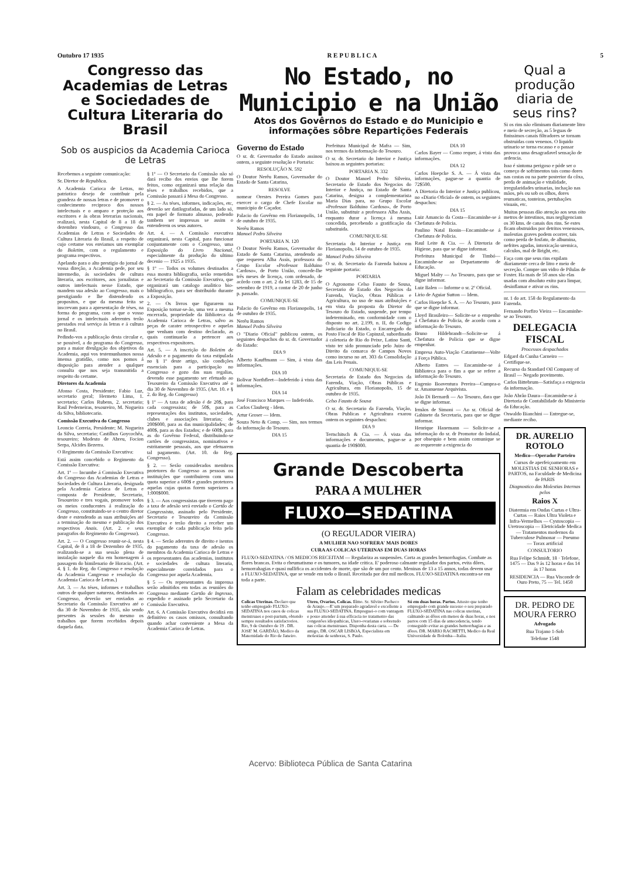Outubro 17 1935 R E P U B L I C A 5
Congresso das Academias de Letras e Sociedades de Cultura Literaria do Brasil
Sob os auspicios da Academia Carioca de Letras
Recebemos a seguinte comunicação:
Sr. Diretor de Republica.
A Academia Carioca de Letras, no patriotico desejo de contribuir pela grandeza de nossas letras e de promover o conhecimento reciproco dos nossos intelectuais e o amparo e proteção aos escritores e ás obras leterarias nacionais, realizará, nesta Capital de 8 a 18 de dezembro vindouro, o Congresso das Academias de Letras e Sociedades de Cultura Literaria do Brasil, a respeito de cujo certame vos enviamos um exemplar do Boletim, com o regulamento e programa respectivos.
Apelando para o alto prestigio do jornal de vossa direção, a Academia pede, por seu intermedio, ás sociedades de cultura literaria, aos escritores, aos jornalistas e outros intelectuais nesse Estado, que mandem sua adesão ao Congresso, mais o prestigiando e lhe distendendo os propositos, e que da mesma feita se inscrevam para a apresentação de téses, na forma do programa, com o que o vosso jornal e os intelectuais aderentes terão prestados real serviço ás letras e á cultura no Brasil.
Pedindo-vos a publicação desta circular e, se possivel, a do programa do Congresso, para a maior divulgação dos objetivos da Academia, aqui vos testemunhamos nossa imensa gratidão, como nos pomos á disposição para atender a qualquer consulta que nos seja transmitida a respeito do certame.
Diretores da Academia
Afonso Costa, Presidente; Fabio Luz, secretario geral; Hermeto Lima, 1. secretario; Carlos Rubens, 2. secretario; Raul Pederneiras, tesoureiro, M. Nogueira da Silva, bibliotecario.
Comissão Executiva do Congresso
Leoncio Correia, Presidente; M. Nogueira da Silva, secretario; Castilhos Goycochêa, tesoureiro; Modesto de Abreu, Focion Serpa, Alcides Bezerra.
O Regimento da Comissão Executiva:
Está assim concebido o Regimento da Comissão Executiva:
Art. 1º — Incumbe á Comissão Executiva do Congresso das Academias de Letras e Sociedades de Cultura Literaria, designada pela Academia Carioca de Letras e composta de Presidente, Secretario, Tesoureiro e tres vogais, promover todos os meios conducentes á realização do Congresso, constituindo-se o centro diretor deste e estendendo as suas atribuições até a terminação do mesmo e publicação dos respectivos Anais. (Art. 2. e seus paragrafos do Regimento do Congresso).
Art. 2. — O Congresso reunir-se-á, nesta Capital, de 8 a 18 de Dezembro de 1935, realizando-se a sua sessão plena de instalação naquele dia em homenagem á passagem do bimilenario de Horacio. (Art. 4. § 1. do Reg. do Congresso e resolução da Academia Cangresso e resolução da Academia Carioca de Letras.)
Art. 3. — As téses, informes e trabalhos outros de qualquer natureza, destinados ao Congresso, deverão ser enviados ao Secretario da Comissão Executiva até o dia 30 de Novembro de 1935, não sendo presentes ás sessões do mesmo os trabalhos que forem recebidos depois daquela data.
§ 1º — O Secretario da Comissão não só dará recibo dos envios que lhe forem feitos, como organizará uma relação das téses e trabalhos recebidos, que a Comissão passará á Mesa do Congresso.
§ 2. — As téses, informes, indicações, etc, deverão ser datilografadas, de um lado só, em papel de formato almasso, podendo tambem ser impressas se assim o entenderem os seus autores.
Art. 4. — A Comissão executiva organizará, nesta Capital, para funcionar conjuntamente com o Congresso, uma Exposição do Livro Nacional, especialmente da produção do ultimo decenio — 1925 a 1935.
§ 1º — Todos os volumes destinados a essa mostra bibliografia, serão remetidos ao Secretario da Comissão Executiva, que organizará um catalogo analitico bio-bibliografico, para ser distribuido durante a Exposição.
2. — Os livros que figurarem na Exposição tornar-se-ão, uma vez a mesma encerrada, propriedade da Biblioteca da Academia Carioca de Letras, salvo as peças de carater retrospectivo e aquelas que venham com destino declarado, as quais continuarão a pertencer aos respectivos expositores.
Art. 5. — A inscrição do Boletim de Adesão e o pagamento da taxa estipulada no § 1º deste artigo, são condições essenciais para a participação no Congresso e gozo das suas regalias, devendo esse pagamento ser efetuado ao Tesoureiro da Comissão Executiva até o dia 30 de Novembro de 1935. (Art. 10. e § 2. do Reg. do Congresso)
§ 1º — A taxa de adesão é de 20$, para cada congressista; de 50$, para as representações dos institutos, sociedades, clubes e associações literarias; de 200$000, para as das municipalidades; de 400$, para as dos Estados; e de 600$, para as do Govêrno Federal, distribuindo-se cartões de congressistas, nominativos e estritamente pessoais, aos que efetuarem tal pagamento. (Art. 10. do Reg. Congresso).
§ 2. — Serão considerados membros protetores do Congresso as pessoas ou instituições que contribuirem com uma quota superior a 600$ e grandes protetores aquelas cujas quotas forem superiores a 1:000$000.
§ 3. — Aos congressistas que tiverem pago a taxa de adesão será enviado o Cartão de Congressista, assinado pelo Presidente, Secretario e Tesoureiro da Comissão Executiva e terão direito a receber um exemplar de cada publicação feita pelo Congresso.
§ 4. — Serão aderentes de direito e isentos do pagamento da taxa de adesão os membros da Academia Carioca de Letras e os representantes das academias, institutos e sociedades de cultura literaria, especialmente convidados para o Congresso por aquela Academia.
§ 5 — Os representantes da imprensa serão admitidos em todas as reuniões do Congresso mediante Cartão de Ingresso, expedido e assinado pelo Secretario da Comissão Executiva.
Art. 6. A Comissão Executiva decidirá em definitivo os casos omissos, consultando quando achar conveniente a Mesa da Academia Carioca de Letras.
No Estado, no Municipio e na União
Atos dos Govêrnos do Estado e do Municipio e informações sôbre Repartições Federais
Governo do Estado
O sr. dr. Governador do Estado assinou ontem, a seguinte resolução e Portaria:
RESOLUÇÃO N. 592
O Doutor Nerêu Ramos, Governador do Estado de Santa Catarina,
RESOLVE
nomear Orestes Pereira Gomes para exercer o cargo de Chefe Escolar no municipio de Caçador.
Palacio do Govêrno em Florianopolis, 14 de outubro de 1935.
Nerêu Ramos
Manoel Pedro Silveira
PORTARIA N. 120
O Doutor Nerêu Ramos, Governador do Estado de Santa Catarina, atendendo ao que requereu Alba Assis, professora do Grupo Escolar «Professor Balduino Cardoso», de Porto União, concede-lhe três meses de licença, com ordenado, de acôrdo com o art. 2 da lei 1283, de 15 de setembro de 1919, a contar de 20 de junho p. passado.
COMUNIQUE-SE
Palacio do Govêrno em Florianopolis, 14 de outubro de 1935.
Nerêu Ramos
Manoel Pedro Silveira
O "Diario Oficial" publicou ontem, os seguintes despachos do sr. dr. Governador do Estado:
DIA 9
Alberto Kauffmann — Sim, á vista das informações.
DIA 10
Bolivar Northfleet—Indeferido á vista das informações.
DIA 14
José Francisco Marques — Indeferido.
Carlos Clauberg - Idem.
Artur Groser — Idem.
Souza Neto & Comp. — Sim, nos termos da informação do Tesouro.
DIA 15
Prefeitura Municipal de Mafra — Sim, nos termos da informação do Tesouro.
O sr. dr. Secretario do Interior e Justiça baixou as seguintes portarias:
PORTARIA N. 332
O Doutor Manoel Pedro Silveira, Secretario de Estado dos Negocios do Interior e Justiça, no Estado de Santa Catarina, designa a complementarista Maria Dias para, no Grupo Escolar «Professor Balduino Cardoso», de Porto União, substituir a professora Alba Assis, enquanto durar a licença á mesma concedida, percebendo a gratificação da substituida.
COMUNIQUE-SE
Secretaria do Interior e Justiça em Florianopolis, 14 de outubro de 1935.
Manoel Pedro Silveira
O sr. dr. Secretario da Fazenda baixou a seguinte portaria:
PORTARIA
O Agronomo Celso Fausto de Sousa, Secretario de Estado dos Negocios da Fazenda, Viação, Obras Públicas e Agricultura, no uso de suas atribuições e em vista da proposta do Diretor do Tesouro do Estado, suspende, por tempo indeterminado, em conformidade com o disposto no art. 2.199, n. II, do Codigo Judiciario do Estado, o Encarregado do Posto Fiscal de Rio Capinzal, subordinado á coletoria de Rio do Peixe, Latino Santi, visto ter sido pronunciado pelo Juizo de Direito da comarca de Campos Novos como incurso no art. 303 da Consolidação das Leis Penais.
COMUNIQUE-SE
Secretaria de Estado dos Negocios da Fazenda, Viação, Obras Públicas e Agricultura, em Florianopolis, 15 de outubro de 1935.
Celso Fausto de Sousa
O sr. dr. Secretario da Fazenda, Viação, Obras Publicas e Agricultura exarou ontem os seguintes despachos:
DIA 9
Tertschitsch & Cia. — Á vista das informações e documentos, pague-se a quantia de 190$000.
DIA 10
Carlos Bayer — Como requer, á vista das informações.
DIA 12
Carlos Hoepcke S. A. — Á vista das informações, pague-se a quantia de 72$500.
A Diretoria do Interior e Justiça publicou, no «Diario Oficial» de ontem, os seguintes despachos:
DIA 15
Luiz Amancio da Costa—Encaminhe-se á Chefatura de Policia.
Paulino Natal Bonin—Encaminhe-se á Chefatura de Policia.
Raul Leite & Cia. — Á Diretoria de Higiene, para que se digne informar.
Prefeitura Municipal de Timbó—Encaminhe-se ao Departamento de Educação.
Miguel Malty — Ao Tesouro, para que se digne informar.
Luiz Balen — Informe o sr. 2º Oficial.
Lirio de Aguiar Sutton — Idem.
Carlos Hoepcke S. A. — Ao Tesouro, para que se digne informar.
Lloyd Brasileiro— Solicite-se o empenho á Chefatura de Policia, de acordo com a informação do Tesouro.
Bruno Hildebrandt—Solicite-se á Chefatura de Policia que se digne empenhar.
Empresa Auto-Viação Catarinense—Volte á Força Pública.
Alberto Entres — Encaminhe-se á Biblioteca para o fim a que se refere a informação do Tesouro.
Eugenio Boaventura Pereira—Cumpra-o sr. Amanuense Arquivista.
João Di Bernardi — Ao Tesouro, dara que se digne informar.
Irmãos de Simoni — Ao sr. Oficial de Gabinete da Secretaria, para que se digne informar.
Henrique Hanemann — Solicite-se a informação do sr. dr Promotor do Indaial, por obsequio e bem assim comunique se ao requerente a exigencia do
Grande Descoberta
PARA A MULHER
FLUXO—SEDATINA
(O REGULADOR VIEIRA)
A MULHER NAO SOFRERA' MAIS DORES
CURA AS COLICAS UTERINAS EM DUAS HORAS
FLUXO-SEDATINA / OS MEDICOS RECEITAM — Regulariza as suspensões. Corta as grandes hemorrhagias. Combate as flores brancas. Evita o rheumatismo e os tumores, na idade critica. E' poderoso calmante regulador dos partos, evita dôres, hemorrahagias e quasi nullifica os accidentes de morte, que são de um por cento. Meninas de 13 a 15 annos, todas devem usar a FLUXO-SEDATINA, que se vende em todo o Brasil. Receitada por dez mil medicos. FLUXO-SEDATINA encontra-se em toda a parte.
Falam as celebridades medicas
Colicas Uterinas. Declaro que tenho empregado FLUXO-SEDATINA nos casos de colicas menstruaes e post-partum, obtendo sempre resultados satisfactorios. Rio, 9 de Outubro de 19 . DR. JOSE' M. GARDÃO, Medico da Maternidade do Rio de Janeiro.
Utero, Ovarios, Colicas. Illmo. Sr. Silvino Pacheco de Araujo.—E' um preparado agradavel e excellente a sua FLUXO-SEDATINA. Empreguei-o com vantagem e posso attender á sua efficacia no tratamento das congestões idiopathicas, Utero-ovarianas e sobretudo nas colicas menstruaes. Disponha desta carta. — De amigo, DR. OSCAR LISBOA, Especialista em molestias de senhoras, S. Paulo.
Só em duas horas. Partos. Attesto que tenho empregado com grande sucesso o seu preparado FLUXO-SEDATINA nas colicas uterinas, calmando as dôres em menos de duas horas, e nos partos com 15 dias de antecedencia, tendo conseguido evitar as grandes hemorrhagias e as dôres. DR. MARIO RACHETTI, Medico da Real Universidade de Bolonha—Italia.
Qual a produção diaria de seus rins?
Si os rins não eliminam diariamente litro e meio de secreção, as 5 leguas de finissimos canais filtradores se tornam obstruidas com venenos. O liquido urinario se torna escasso e o passar provoca uma desagradavel sensação de ardencia.
Isso é sintoma perigoso e póde ser o começo de sofrimentos tais como dores nas costas ou na parte posterior da côxa, perda de animação e vitalidade, irregularidades urinarias, inchação nas mãos, pés ou sob os olhos, dores reumaticas, tonteiras, pertubações visuais, etc.
Muitas pessoas dão atenção aos seus oito metros de intestinos, mas negligenciam os 30 kms. de canais dos rins. Se estes ficam obstruidos por detritos venenosos, molestias graves podem ocorrer, tais como perda de fosfato, de albumina, nefrites agudas, intoxicação uremica, calculos, mal de Bright, etc.
Faça com que seus rins expilam diariamente cerca de litro e meio de secreção. Compre um vidro de Pilulas de Foster. Ha mais de 50 anos são elas usadas com absoluto exito para limpar, desinflamar e ativar os rins.
nr. 1 do art. 158 do Regulamento da Fazenda.
Fernando Porfiro Vieira — Encaminhe-se ao Tesouro.
DELEGACIA FISCAL
Processos despachados
Edgard da Cunha Carneiro — Certifique-se.
Recurso da Standard Oil Company of Brasil — Negado provimento.
Carlos Bittebrum—Satisfaça a exigencia da informação.
João Abrão Daura—Encaminhe-se á Diretoria de Contabilidade do Ministerio da Educação.
Oswaldo Bianchini — Entregue-se, mediante recibo.
DR. AURELIO ROTOLO
Medico—Operador Parteiro
Cursos de aperfeiçoamento em MOLESTIAS DE SENHORAS e PARTOS, na Faculdade de Medicina de PARIS
Diagnostico das Molestias Internas pelos
Raios X
Diatermia em Ondas Curtas e Ultra-Curtas — Raios Ultra Violeta e Infra-Vermelhos — Cystoscopia — Uretroscopia — Eletricidade Medica — Tratamentos modernos da Tuberculose Pulmonar — Pneumo — Torax artificial
CONSULTORIO
Rua Felipe Schmidt, 18 · Telefone, 1475 — Das 9 ás 12 horas e das 14 ás 17 horas
RESIDENCIA — Rua Visconde de Ouro Preto, 75 — Tel. 1450
DR. PEDRO DE MOURA FERRO
Advogado
Rua Trajano 1-Sob
Telefone 1548
Acervo: Biblioteca Pública de Santa Catarina